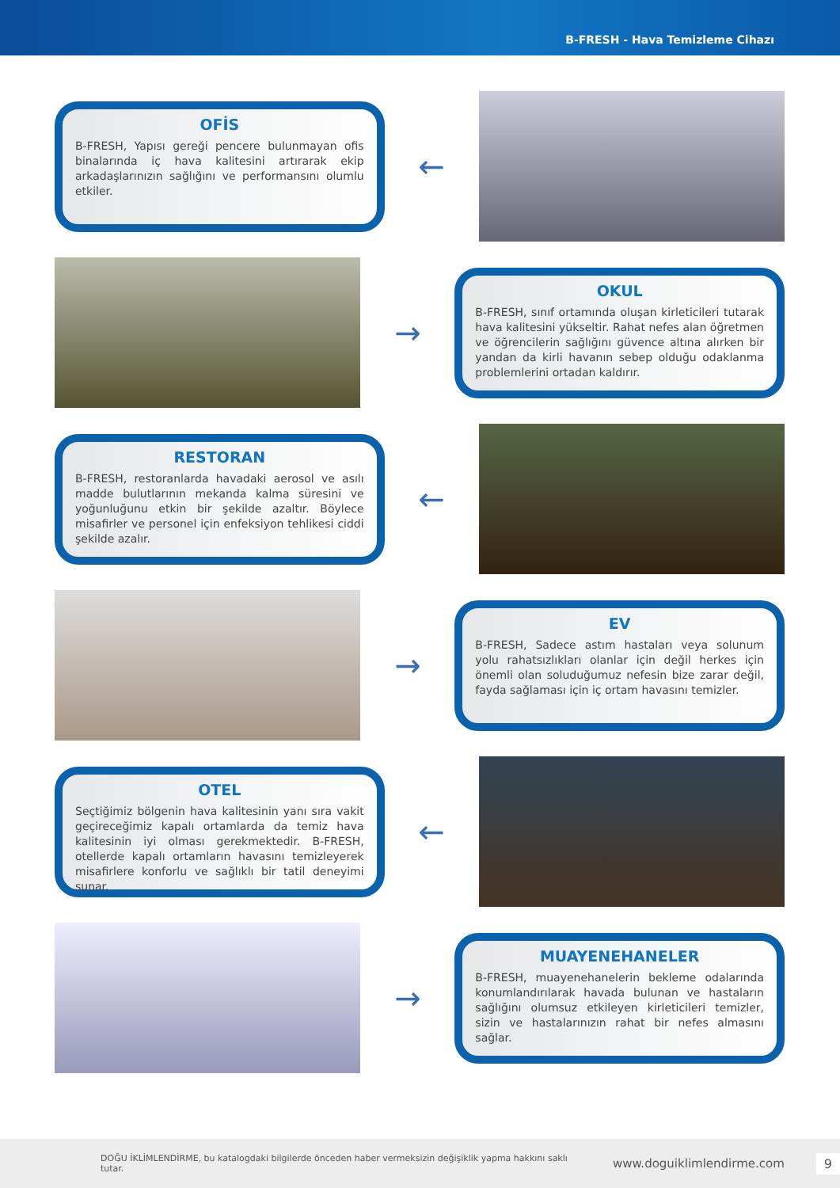B-FRESH - Hava Temizleme Cihazı
OFİS
B-FRESH, Yapısı gereği pencere bulunmayan ofis binalarında iç hava kalitesini artırarak ekip arkadaşlarınızın sağlığını ve performansını olumlu etkiler.
←
→
OKUL
B-FRESH, sınıf ortamında oluşan kirleticileri tutarak hava kalitesini yükseltir. Rahat nefes alan öğretmen ve öğrencilerin sağlığını güvence altına alırken bir yandan da kirli havanın sebep olduğu odaklanma problemlerini ortadan kaldırır.
RESTORAN
B-FRESH, restoranlarda havadaki aerosol ve asılı madde bulutlarının mekanda kalma süresini ve yoğunluğunu etkin bir şekilde azaltır. Böylece misafirler ve personel için enfeksiyon tehlikesi ciddi şekilde azalır.
←
→
EV
B-FRESH, Sadece astım hastaları veya solunum yolu rahatsızlıkları olanlar için değil herkes için önemli olan soluduğumuz nefesin bize zarar değil, fayda sağlaması için iç ortam havasını temizler.
OTEL
Seçtiğimiz bölgenin hava kalitesinin yanı sıra vakit geçireceğimiz kapalı ortamlarda da temiz hava kalitesinin iyi olması gerekmektedir. B-FRESH, otellerde kapalı ortamların havasını temizleyerek misafirlere konforlu ve sağlıklı bir tatil deneyimi sunar.
←
→
MUAYENEHANELER
B-FRESH, muayenehanelerin bekleme odalarında konumlandırılarak havada bulunan ve hastaların sağlığını olumsuz etkileyen kirleticileri temizler, sizin ve hastalarınızın rahat bir nefes almasını sağlar.
DOĞU İKLİMLENDİRME, bu katalogdaki bilgilerde önceden haber vermeksizin değişiklik yapma hakkını saklı tutar. www.doguiklimlendirme.com 9